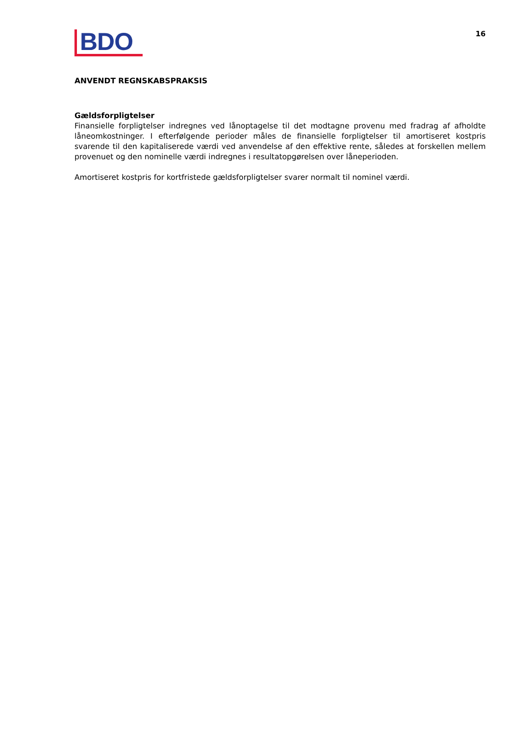BDO
16
ANVENDT REGNSKABSPRAKSIS
Gældsforpligtelser
Finansielle forpligtelser indregnes ved lånoptagelse til det modtagne provenu med fradrag af afholdte låneomkostninger. I efterfølgende perioder måles de finansielle forpligtelser til amortiseret kostpris svarende til den kapitaliserede værdi ved anvendelse af den effektive rente, således at forskellen mellem provenuet og den nominelle værdi indregnes i resultatopgørelsen over låneperioden.
Amortiseret kostpris for kortfristede gældsforpligtelser svarer normalt til nominel værdi.